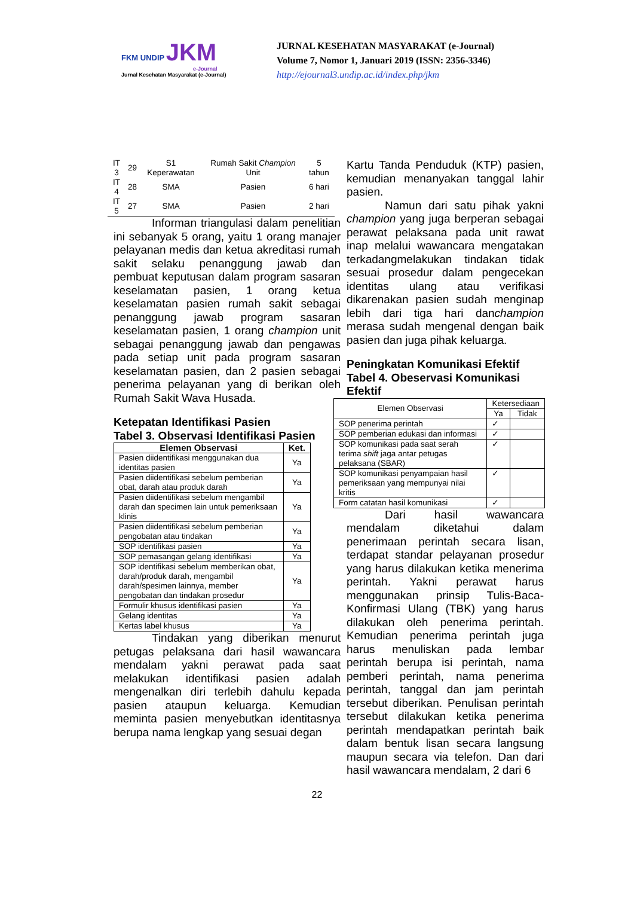FKM UNDIP JKM
e-Journal
Jurnal Kesehatan Masyarakat (e-Journal)
JURNAL KESEHATAN MASYARAKAT (e-Journal)
Volume 7, Nomor 1, Januari 2019 (ISSN: 2356-3346)
http://ejournal3.undip.ac.id/index.php/jkm
| IT 3 | 29 | S1 Keperawatan | Rumah Sakit Champion Unit | 5 tahun |
| IT 4 | 28 | SMA | Pasien | 6 hari |
| IT 5 | 27 | SMA | Pasien | 2 hari |
Informan triangulasi dalam penelitian ini sebanyak 5 orang, yaitu 1 orang manajer pelayanan medis dan ketua akreditasi rumah sakit selaku penanggung jawab dan pembuat keputusan dalam program sasaran keselamatan pasien, 1 orang ketua keselamatan pasien rumah sakit sebagai penanggung jawab program sasaran keselamatan pasien, 1 orang champion unit sebagai penanggung jawab dan pengawas pada setiap unit pada program sasaran keselamatan pasien, dan 2 pasien sebagai penerima pelayanan yang di berikan oleh Rumah Sakit Wava Husada.
Ketepatan Identifikasi Pasien
Tabel 3. Observasi Identifikasi Pasien
| Elemen Observasi | Ket. |
| --- | --- |
| Pasien diidentifikasi menggunakan dua identitas pasien | Ya |
| Pasien diidentifikasi sebelum pemberian obat, darah atau produk darah | Ya |
| Pasien diidentifikasi sebelum mengambil darah dan specimen lain untuk pemeriksaan klinis | Ya |
| Pasien diidentifikasi sebelum pemberian pengobatan atau tindakan | Ya |
| SOP identifikasi pasien | Ya |
| SOP pemasangan gelang identifikasi | Ya |
| SOP identifikasi sebelum memberikan obat, darah/produk darah, mengambil darah/spesimen lainnya, member pengobatan dan tindakan prosedur | Ya |
| Formulir khusus identifikasi pasien | Ya |
| Gelang identitas | Ya |
| Kertas label khusus | Ya |
Tindakan yang diberikan menurut petugas pelaksana dari hasil wawancara mendalam yakni perawat pada saat melakukan identifikasi pasien adalah mengenalkan diri terlebih dahulu kepada pasien ataupun keluarga. Kemudian meminta pasien menyebutkan identitasnya berupa nama lengkap yang sesuai degan
Kartu Tanda Penduduk (KTP) pasien, kemudian menanyakan tanggal lahir pasien.
Namun dari satu pihak yakni champion yang juga berperan sebagai perawat pelaksana pada unit rawat inap melalui wawancara mengatakan terkadangmelakukan tindakan tidak sesuai prosedur dalam pengecekan identitas ulang atau verifikasi dikarenakan pasien sudah menginap lebih dari tiga hari danchampion merasa sudah mengenal dengan baik pasien dan juga pihak keluarga.
Peningkatan Komunikasi Efektif
Tabel 4. Obeservasi Komunikasi Efektif
| Elemen Observasi | Ketersediaan | |
| --- | --- | --- |
| | Ya | Tidak |
| SOP penerima perintah | ✓ | |
| SOP pemberian edukasi dan informasi | ✓ | |
| SOP komunikasi pada saat serah terima shift jaga antar petugas pelaksana (SBAR) | ✓ | |
| SOP komunikasi penyampaian hasil pemeriksaan yang mempunyai nilai kritis | ✓ | |
| Form catatan hasil komunikasi | ✓ | |
Dari hasil wawancara mendalam diketahui dalam penerimaan perintah secara lisan, terdapat standar pelayanan prosedur yang harus dilakukan ketika menerima perintah. Yakni perawat harus menggunakan prinsip Tulis-Baca-Konfirmasi Ulang (TBK) yang harus dilakukan oleh penerima perintah. Kemudian penerima perintah juga harus menuliskan pada lembar perintah berupa isi perintah, nama pemberi perintah, nama penerima perintah, tanggal dan jam perintah tersebut diberikan. Penulisan perintah tersebut dilakukan ketika penerima perintah mendapatkan perintah baik dalam bentuk lisan secara langsung maupun secara via telefon. Dan dari hasil wawancara mendalam, 2 dari 6
22